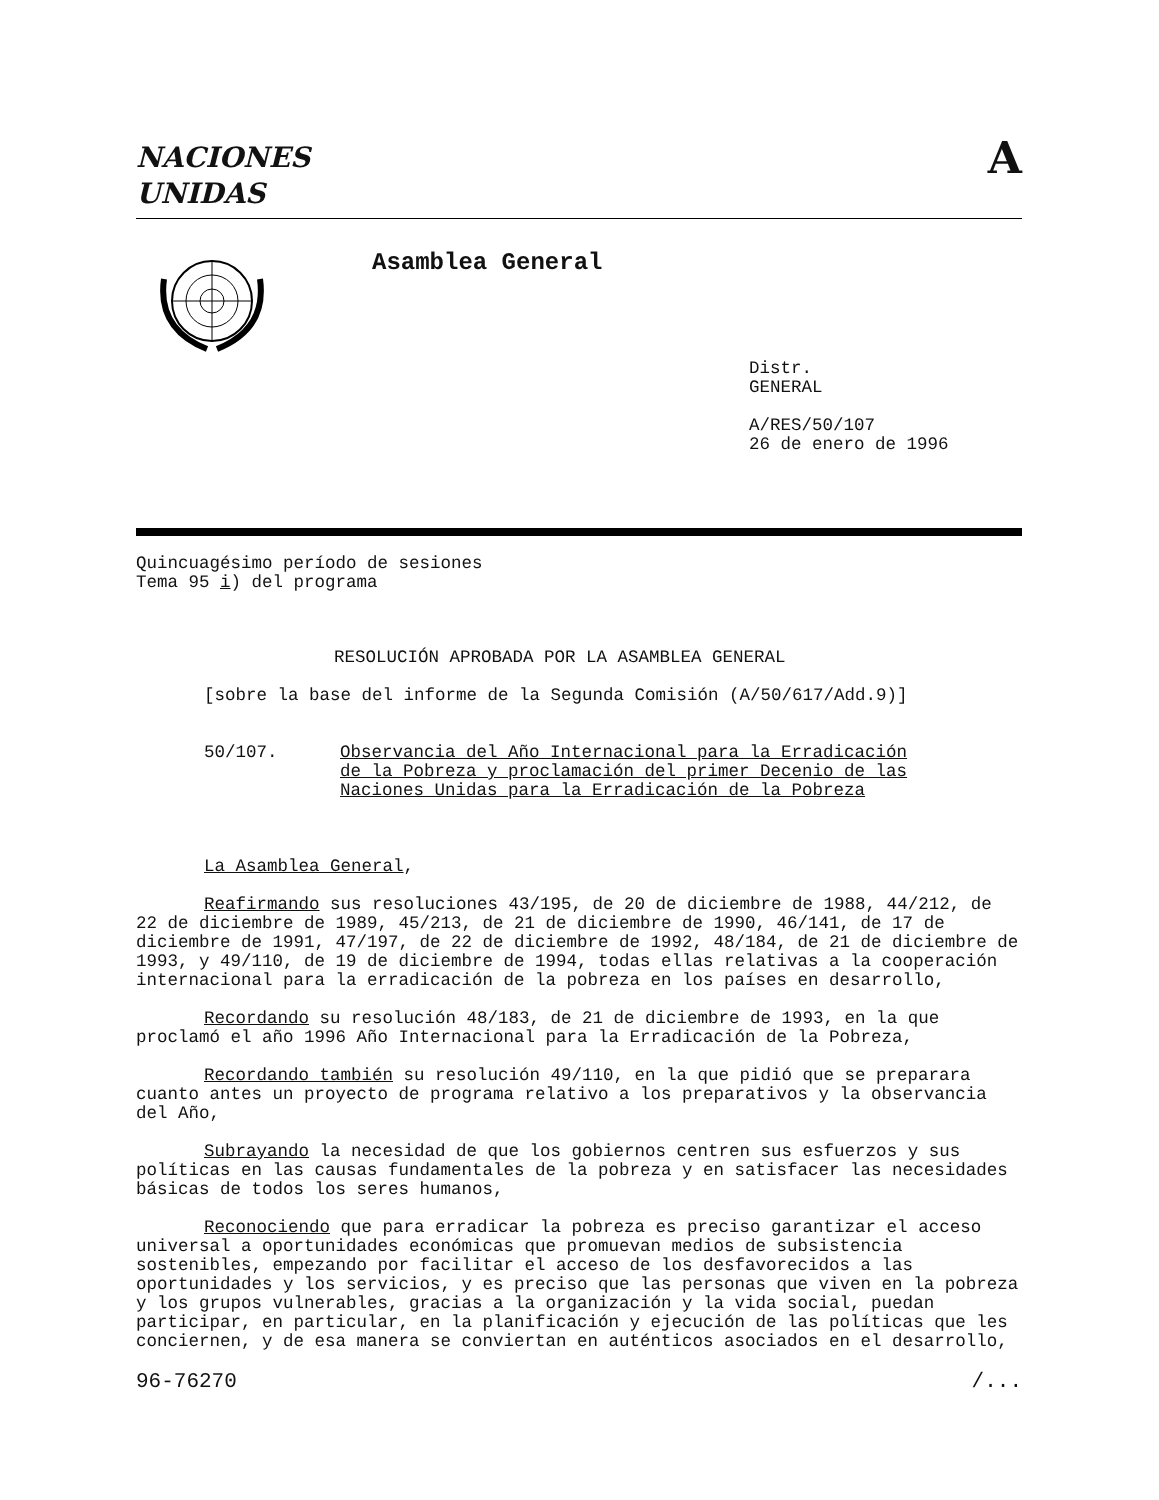NACIONES
UNIDAS
A
Asamblea General
Distr.
GENERAL
A/RES/50/107
26 de enero de 1996
Quincuagésimo período de sesiones
Tema 95 i) del programa
RESOLUCIÓN APROBADA POR LA ASAMBLEA GENERAL
[sobre la base del informe de la Segunda Comisión (A/50/617/Add.9)]
50/107. Observancia del Año Internacional para la Erradicación
de la Pobreza y proclamación del primer Decenio de las
Naciones Unidas para la Erradicación de la Pobreza
La Asamblea General,
Reafirmando sus resoluciones 43/195, de 20 de diciembre de 1988, 44/212, de 22 de diciembre de 1989, 45/213, de 21 de diciembre de 1990, 46/141, de 17 de diciembre de 1991, 47/197, de 22 de diciembre de 1992, 48/184, de 21 de diciembre de 1993, y 49/110, de 19 de diciembre de 1994, todas ellas relativas a la cooperación internacional para la erradicación de la pobreza en los países en desarrollo,
Recordando su resolución 48/183, de 21 de diciembre de 1993, en la que proclamó el año 1996 Año Internacional para la Erradicación de la Pobreza,
Recordando también su resolución 49/110, en la que pidió que se preparara cuanto antes un proyecto de programa relativo a los preparativos y la observancia del Año,
Subrayando la necesidad de que los gobiernos centren sus esfuerzos y sus políticas en las causas fundamentales de la pobreza y en satisfacer las necesidades básicas de todos los seres humanos,
Reconociendo que para erradicar la pobreza es preciso garantizar el acceso universal a oportunidades económicas que promuevan medios de subsistencia sostenibles, empezando por facilitar el acceso de los desfavorecidos a las oportunidades y los servicios, y es preciso que las personas que viven en la pobreza y los grupos vulnerables, gracias a la organización y la vida social, puedan participar, en particular, en la planificación y ejecución de las políticas que les conciernen, y de esa manera se conviertan en auténticos asociados en el desarrollo,
96-76270 /...